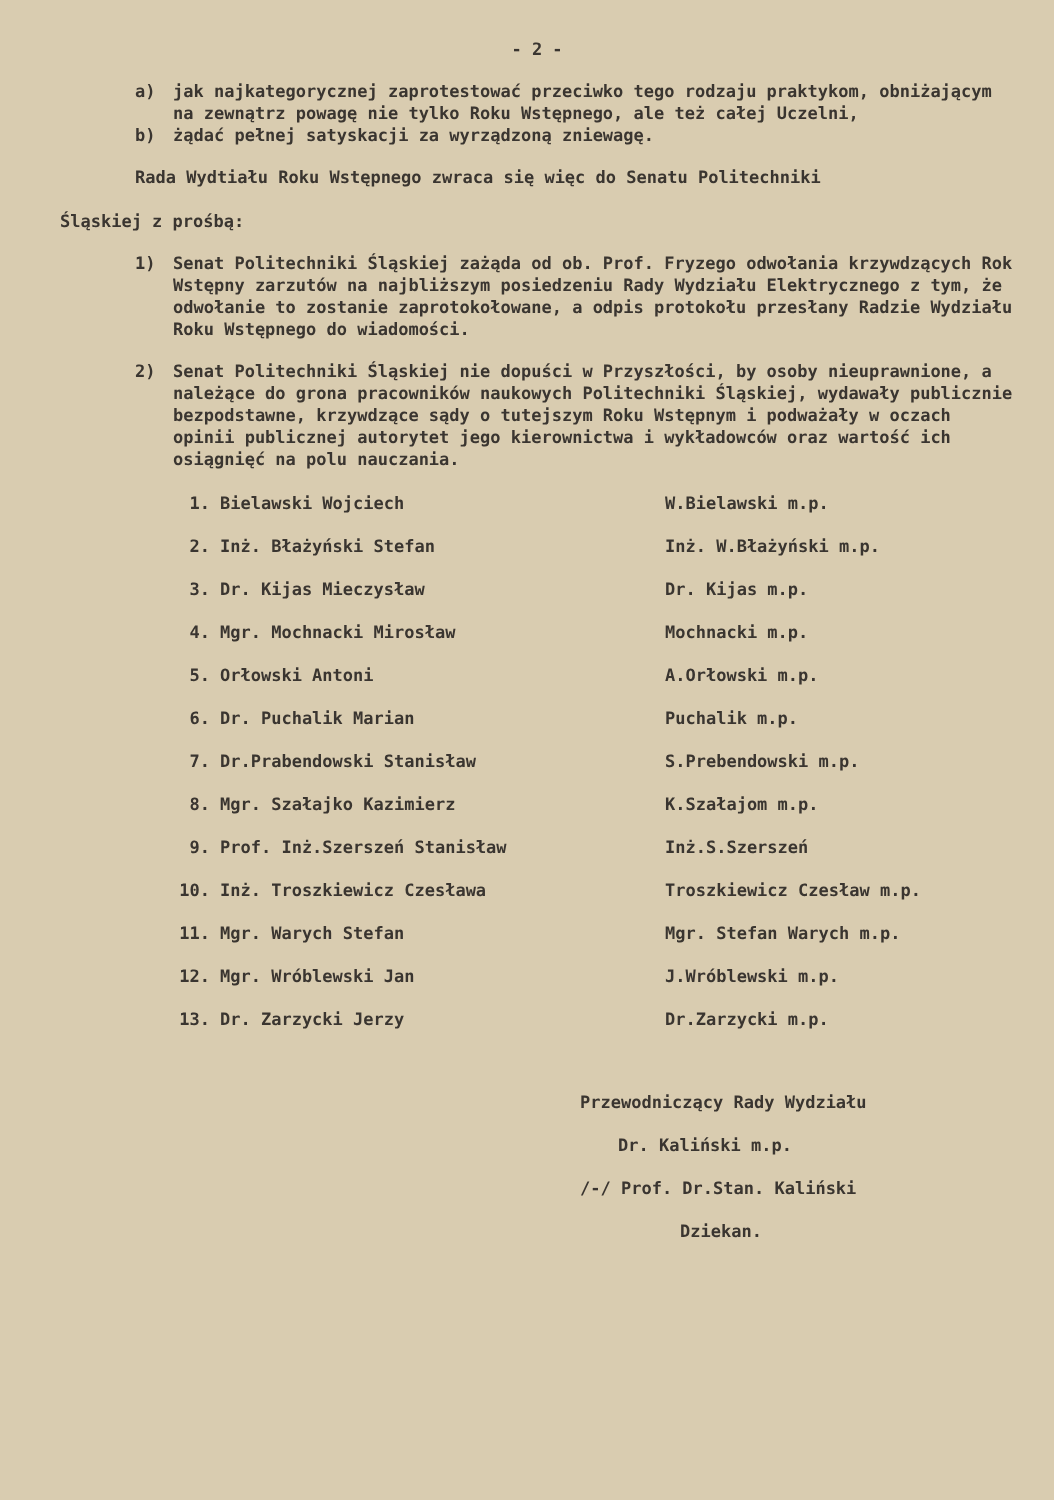- 2 -
a) jak najkategorycznej zaprotestować przeciwko tego rodzaju praktykom, obniżającym na zewnątrz powagę nie tylko Roku Wstępnego, ale też całej Uczelni,
b) żądać pełnej satyskacji za wyrządzoną zniewagę.
Rada Wydtiału Roku Wstępnego zwraca się więc do Senatu Politechniki
Śląskiej z prośbą:
1) Senat Politechniki Śląskiej zażąda od ob. Prof. Fryzego odwołania krzywdzących Rok Wstępny zarzutów na najbliższym posiedzeniu Rady Wydziału Elektrycznego z tym, że odwołanie to zostanie zaprotokołowane, a odpis protokołu przesłany Radzie Wydziału Roku Wstępnego do wiadomości.
2) Senat Politechniki Śląskiej nie dopuści w Przyszłości, by osoby nieuprawnione, a należące do grona pracowników naukowych Politechniki Śląskiej, wydawały publicznie bezpodstawne, krzywdzące sądy o tutejszym Roku Wstępnym i podważały w oczach opinii publicznej autorytet jego kierownictwa i wykładowców oraz wartość ich osiągnięć na polu nauczania.
1. Bielawski Wojciech W.Bielawski m.p.
2. Inż. Błażyński Stefan Inż. W.Błażyński m.p.
3. Dr. Kijas Mieczysław Dr. Kijas m.p.
4. Mgr. Mochnacki Mirosław Mochnacki m.p.
5. Orłowski Antoni A.Orłowski m.p.
6. Dr. Puchalik Marian Puchalik m.p.
7. Dr.Prabendowski Stanisław S.Prebendowski m.p.
8. Mgr. Szałajko Kazimierz K.Szałajom m.p.
9. Prof. Inż.Szerszeń Stanisław Inż.S.Szerszeń
10. Inż. Troszkiewicz Czesława Troszkiewicz Czesław m.p.
11. Mgr. Warych Stefan Mgr. Stefan Warych m.p.
12. Mgr. Wróblewski Jan J.Wróblewski m.p.
13. Dr. Zarzycki Jerzy Dr.Zarzycki m.p.
Przewodniczący Rady Wydziału
Dr. Kaliński m.p.
/-/ Prof. Dr.Stan. Kaliński
Dziekan.